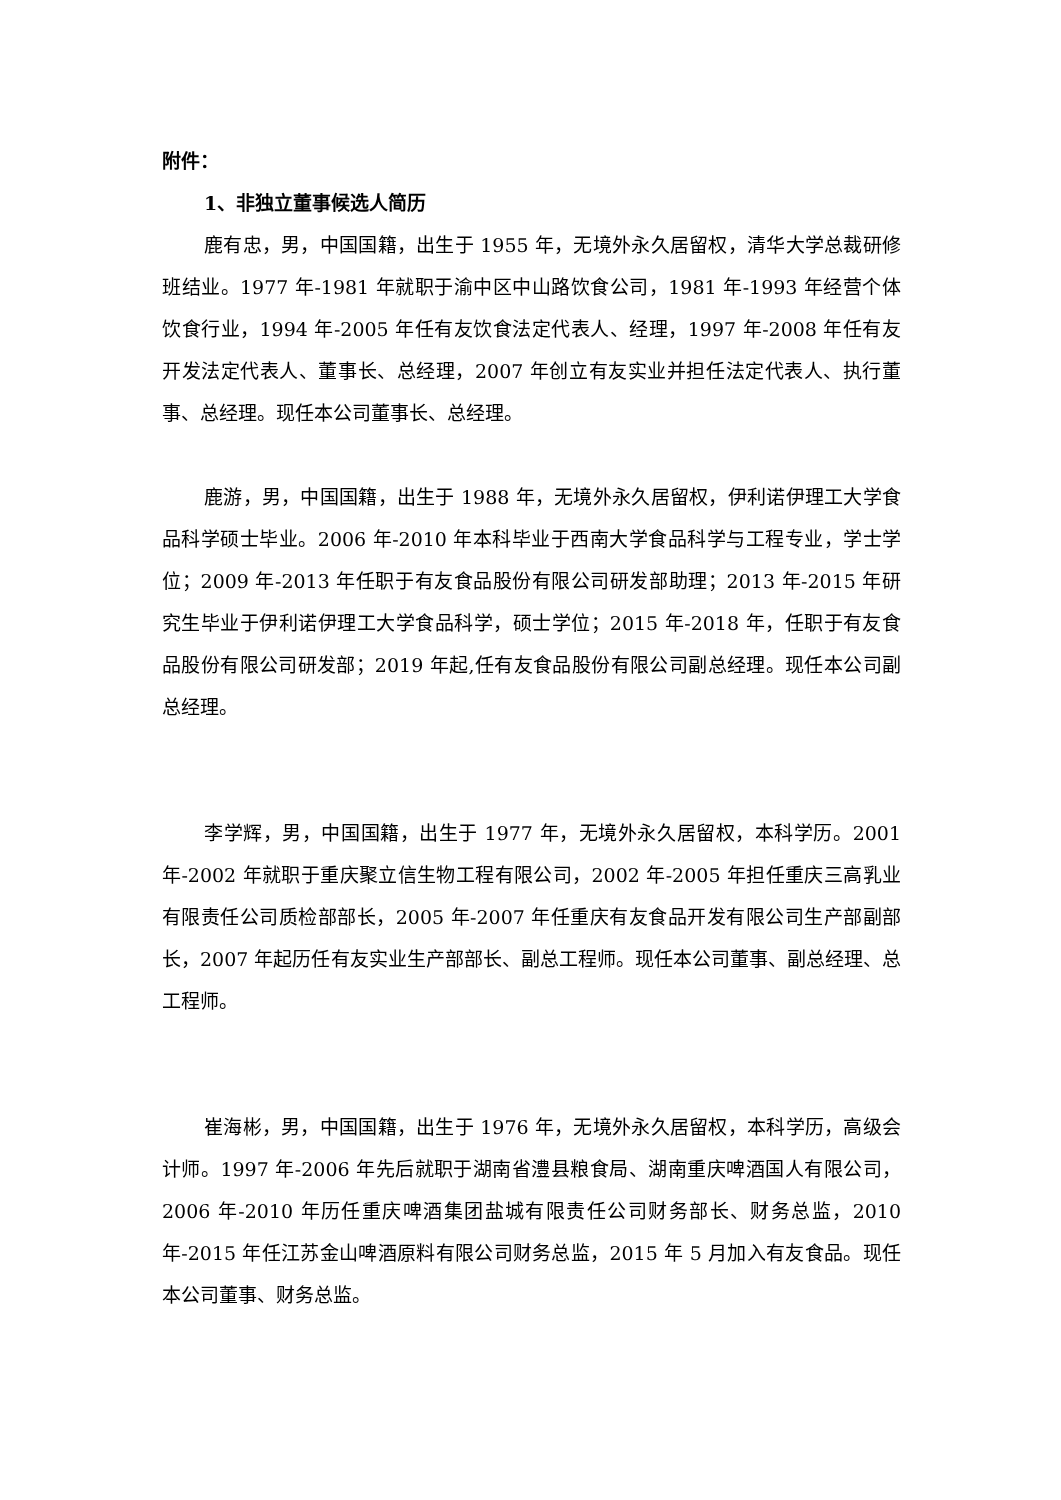附件：
1、非独立董事候选人简历
鹿有忠，男，中国国籍，出生于 1955 年，无境外永久居留权，清华大学总裁研修班结业。1977 年-1981 年就职于渝中区中山路饮食公司，1981 年-1993 年经营个体饮食行业，1994 年-2005 年任有友饮食法定代表人、经理，1997 年-2008 年任有友开发法定代表人、董事长、总经理，2007 年创立有友实业并担任法定代表人、执行董事、总经理。现任本公司董事长、总经理。
鹿游，男，中国国籍，出生于 1988 年，无境外永久居留权，伊利诺伊理工大学食品科学硕士毕业。2006 年-2010 年本科毕业于西南大学食品科学与工程专业，学士学位；2009 年-2013 年任职于有友食品股份有限公司研发部助理；2013 年-2015 年研究生毕业于伊利诺伊理工大学食品科学，硕士学位；2015 年-2018 年，任职于有友食品股份有限公司研发部；2019 年起,任有友食品股份有限公司副总经理。现任本公司副总经理。
李学辉，男，中国国籍，出生于 1977 年，无境外永久居留权，本科学历。2001 年-2002 年就职于重庆聚立信生物工程有限公司，2002 年-2005 年担任重庆三高乳业有限责任公司质检部部长，2005 年-2007 年任重庆有友食品开发有限公司生产部副部长，2007 年起历任有友实业生产部部长、副总工程师。现任本公司董事、副总经理、总工程师。
崔海彬，男，中国国籍，出生于 1976 年，无境外永久居留权，本科学历，高级会计师。1997 年-2006 年先后就职于湖南省澧县粮食局、湖南重庆啤酒国人有限公司，2006 年-2010 年历任重庆啤酒集团盐城有限责任公司财务部长、财务总监，2010 年-2015 年任江苏金山啤酒原料有限公司财务总监，2015 年 5 月加入有友食品。现任本公司董事、财务总监。